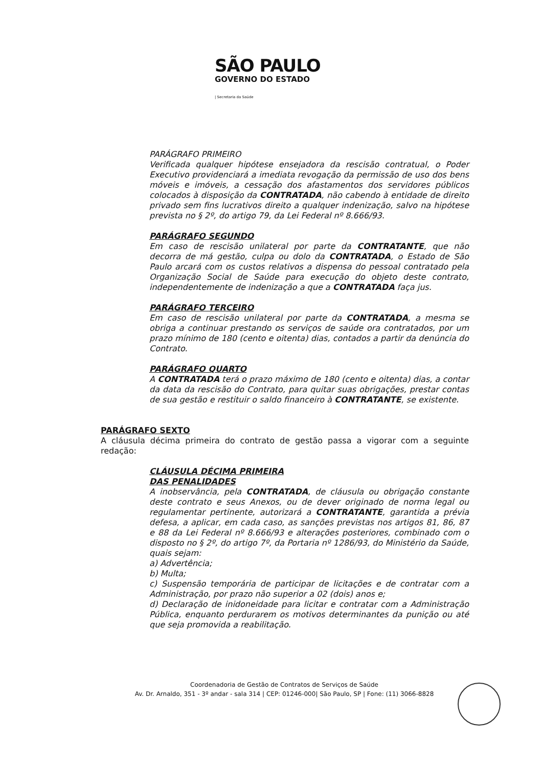SÃO PAULO
GOVERNO DO ESTADO
| Secretaria da Saúde
PARÁGRAFO PRIMEIRO
Verificada qualquer hipótese ensejadora da rescisão contratual, o Poder Executivo providenciará a imediata revogação da permissão de uso dos bens móveis e imóveis, a cessação dos afastamentos dos servidores públicos colocados à disposição da CONTRATADA, não cabendo à entidade de direito privado sem fins lucrativos direito a qualquer indenização, salvo na hipótese prevista no § 2º, do artigo 79, da Lei Federal nº 8.666/93.
PARÁGRAFO SEGUNDO
Em caso de rescisão unilateral por parte da CONTRATANTE, que não decorra de má gestão, culpa ou dolo da CONTRATADA, o Estado de São Paulo arcará com os custos relativos a dispensa do pessoal contratado pela Organização Social de Saúde para execução do objeto deste contrato, independentemente de indenização a que a CONTRATADA faça jus.
PARÁGRAFO TERCEIRO
Em caso de rescisão unilateral por parte da CONTRATADA, a mesma se obriga a continuar prestando os serviços de saúde ora contratados, por um prazo mínimo de 180 (cento e oitenta) dias, contados a partir da denúncia do Contrato.
PARÁGRAFO QUARTO
A CONTRATADA terá o prazo máximo de 180 (cento e oitenta) dias, a contar da data da rescisão do Contrato, para quitar suas obrigações, prestar contas de sua gestão e restituir o saldo financeiro à CONTRATANTE, se existente.
PARÁGRAFO SEXTO
A cláusula décima primeira do contrato de gestão passa a vigorar com a seguinte redação:
CLÁUSULA DÉCIMA PRIMEIRA
DAS PENALIDADES
A inobservância, pela CONTRATADA, de cláusula ou obrigação constante deste contrato e seus Anexos, ou de dever originado de norma legal ou regulamentar pertinente, autorizará a CONTRATANTE, garantida a prévia defesa, a aplicar, em cada caso, as sanções previstas nos artigos 81, 86, 87 e 88 da Lei Federal nº 8.666/93 e alterações posteriores, combinado com o disposto no § 2º, do artigo 7º, da Portaria nº 1286/93, do Ministério da Saúde, quais sejam:
a) Advertência;
b) Multa;
c) Suspensão temporária de participar de licitações e de contratar com a Administração, por prazo não superior a 02 (dois) anos e;
d) Declaração de inidoneidade para licitar e contratar com a Administração Pública, enquanto perdurarem os motivos determinantes da punição ou até que seja promovida a reabilitação.
Coordenadoria de Gestão de Contratos de Serviços de Saúde
Av. Dr. Arnaldo, 351 - 3º andar - sala 314 | CEP: 01246-000| São Paulo, SP | Fone: (11) 3066-8828